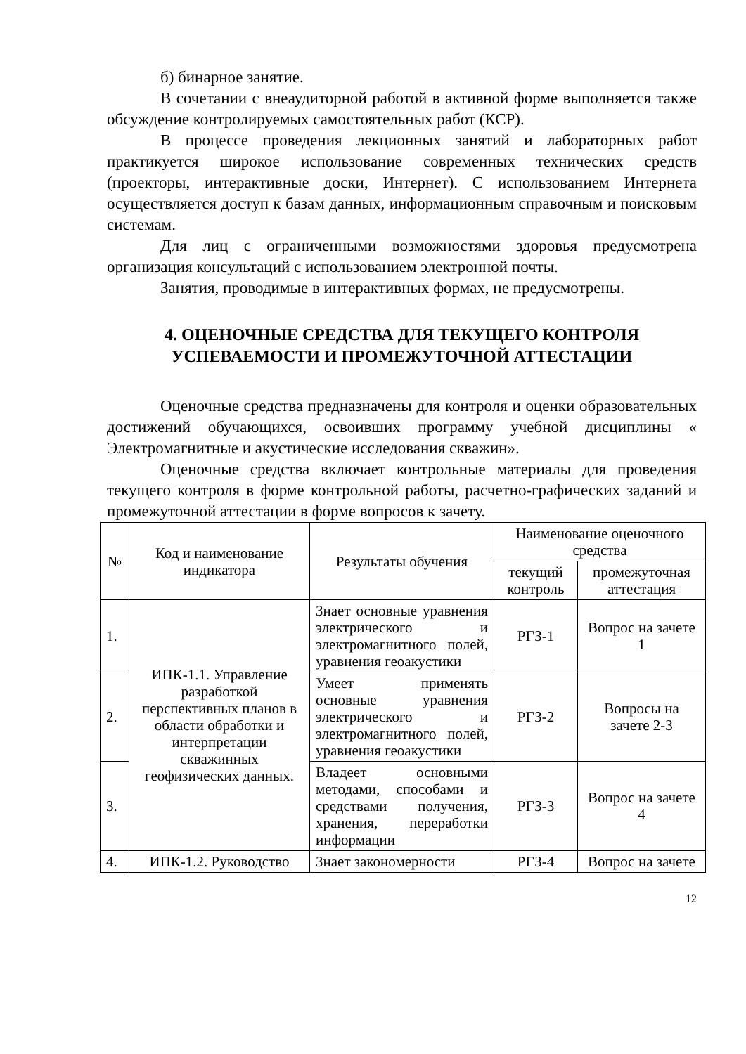б) бинарное занятие.
В сочетании с внеаудиторной работой в активной форме выполняется также обсуждение контролируемых самостоятельных работ (КСР).
В процессе проведения лекционных занятий и лабораторных работ практикуется широкое использование современных технических средств (проекторы, интерактивные доски, Интернет). С использованием Интернета осуществляется доступ к базам данных, информационным справочным и поисковым системам.
Для лиц с ограниченными возможностями здоровья предусмотрена организация консультаций с использованием электронной почты.
Занятия, проводимые в интерактивных формах, не предусмотрены.
4. ОЦЕНОЧНЫЕ СРЕДСТВА ДЛЯ ТЕКУЩЕГО КОНТРОЛЯ УСПЕВАЕМОСТИ И ПРОМЕЖУТОЧНОЙ АТТЕСТАЦИИ
Оценочные средства предназначены для контроля и оценки образовательных достижений обучающихся, освоивших программу учебной дисциплины « Электромагнитные и акустические исследования скважин».
Оценочные средства включает контрольные материалы для проведения текущего контроля в форме контрольной работы, расчетно-графических заданий и промежуточной аттестации в форме вопросов к зачету.
| № | Код и наименование индикатора | Результаты обучения | Наименование оценочного средства | |
| --- | --- | --- | --- | --- |
| | | | текущий контроль | промежуточная аттестация |
| 1. | ИПК-1.1. Управление разработкой перспективных планов в области обработки и интерпретации скважинных геофизических данных. | Знает основные уравнения электрического и электромагнитного полей, уравнения геоакустики | РГЗ-1 | Вопрос на зачете 1 |
| 2. | | Умеет применять основные уравнения электрического и электромагнитного полей, уравнения геоакустики | РГЗ-2 | Вопросы на зачете 2-3 |
| 3. | | Владеет основными методами, способами и средствами получения, хранения, переработки информации | РГЗ-3 | Вопрос на зачете 4 |
| 4. | ИПК-1.2. Руководство | Знает закономерности | РГЗ-4 | Вопрос на зачете |
12